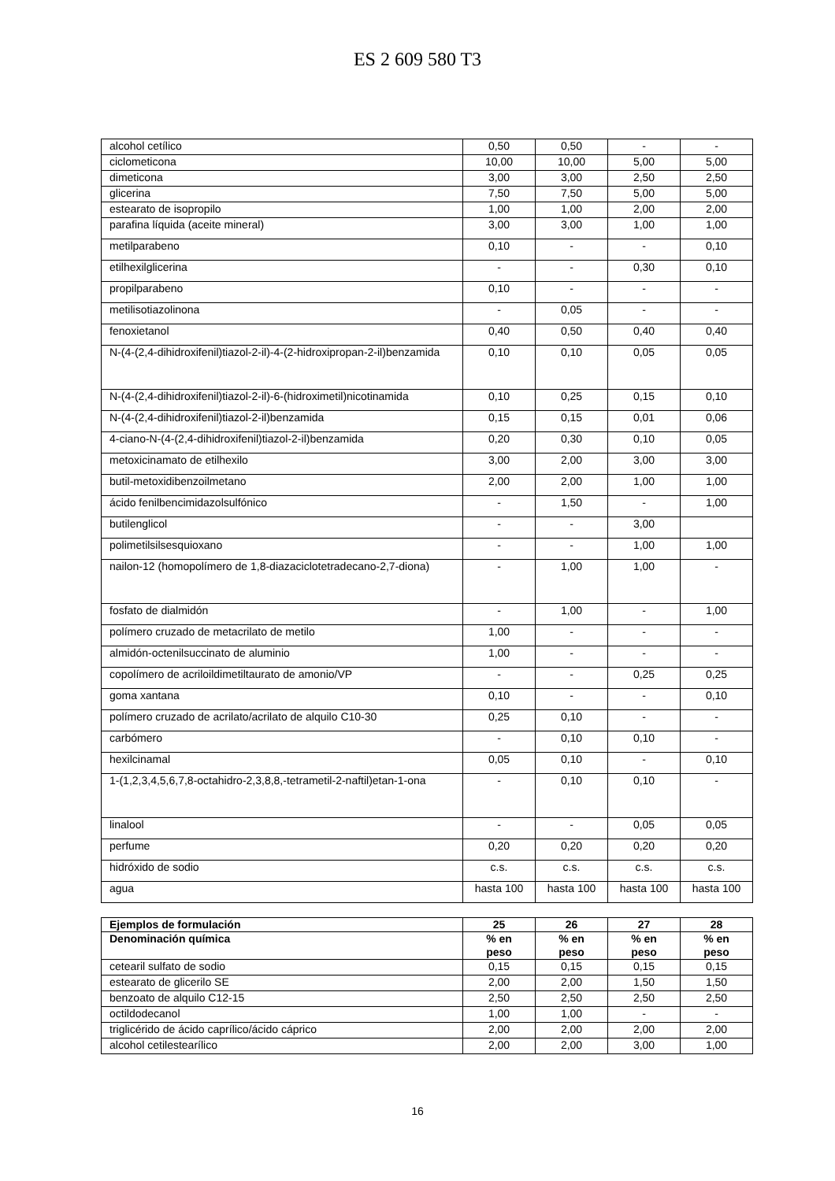ES 2 609 580 T3
| alcohol cetílico | 0,50 | 0,50 | - | - |
| ciclometicona | 10,00 | 10,00 | 5,00 | 5,00 |
| dimeticona | 3,00 | 3,00 | 2,50 | 2,50 |
| glicerina | 7,50 | 7,50 | 5,00 | 5,00 |
| estearato de isopropilo | 1,00 | 1,00 | 2,00 | 2,00 |
| parafina líquida (aceite mineral) | 3,00 | 3,00 | 1,00 | 1,00 |
| metilparabeno | 0,10 | - | - | 0,10 |
| etilhexilglicerina | - | - | 0,30 | 0,10 |
| propilparabeno | 0,10 | - | - | - |
| metilisotiazolinona | - | 0,05 | - | - |
| fenoxietanol | 0,40 | 0,50 | 0,40 | 0,40 |
| N-(4-(2,4-dihidroxifenil)tiazol-2-il)-4-(2-hidroxipropan-2-il)benzamida | 0,10 | 0,10 | 0,05 | 0,05 |
| N-(4-(2,4-dihidroxifenil)tiazol-2-il)-6-(hidroximetil)nicotinamida | 0,10 | 0,25 | 0,15 | 0,10 |
| N-(4-(2,4-dihidroxifenil)tiazol-2-il)benzamida | 0,15 | 0,15 | 0,01 | 0,06 |
| 4-ciano-N-(4-(2,4-dihidroxifenil)tiazol-2-il)benzamida | 0,20 | 0,30 | 0,10 | 0,05 |
| metoxicinamato de etilhexilo | 3,00 | 2,00 | 3,00 | 3,00 |
| butil-metoxidibenzoilmetano | 2,00 | 2,00 | 1,00 | 1,00 |
| ácido fenilbencimidazolsulfónico | - | 1,50 | - | 1,00 |
| butilenglicol | - | - | 3,00 | |
| polimetilsilsesquioxano | - | - | 1,00 | 1,00 |
| nailon-12 (homopolímero de 1,8-diazaciclotetradecano-2,7-diona) | - | 1,00 | 1,00 | - |
| fosfato de dialmidón | - | 1,00 | - | 1,00 |
| polímero cruzado de metacrilato de metilo | 1,00 | - | - | - |
| almidón-octenilsuccinato de aluminio | 1,00 | - | - | - |
| copolímero de acriloildimetiltaurato de amonio/VP | - | - | 0,25 | 0,25 |
| goma xantana | 0,10 | - | - | 0,10 |
| polímero cruzado de acrilato/acrilato de alquilo C10-30 | 0,25 | 0,10 | - | - |
| carbómero | - | 0,10 | 0,10 | - |
| hexilcinamal | 0,05 | 0,10 | - | 0,10 |
| 1-(1,2,3,4,5,6,7,8-octahidro-2,3,8,8,-tetrametil-2-naftil)etan-1-ona | - | 0,10 | 0,10 | - |
| linalool | - | - | 0,05 | 0,05 |
| perfume | 0,20 | 0,20 | 0,20 | 0,20 |
| hidróxido de sodio | c.s. | c.s. | c.s. | c.s. |
| agua | hasta 100 | hasta 100 | hasta 100 | hasta 100 |
| Ejemplos de formulación | 25 | 26 | 27 | 28 |
| --- | --- | --- | --- | --- |
| Denominación química | % en peso | % en peso | % en peso | % en peso |
| cetearil sulfato de sodio | 0,15 | 0,15 | 0,15 | 0,15 |
| estearato de glicerilo SE | 2,00 | 2,00 | 1,50 | 1,50 |
| benzoato de alquilo C12-15 | 2,50 | 2,50 | 2,50 | 2,50 |
| octildodecanol | 1,00 | 1,00 | - | - |
| triglicérido de ácido caprílico/ácido cáprico | 2,00 | 2,00 | 2,00 | 2,00 |
| alcohol cetilestearílico | 2,00 | 2,00 | 3,00 | 1,00 |
16